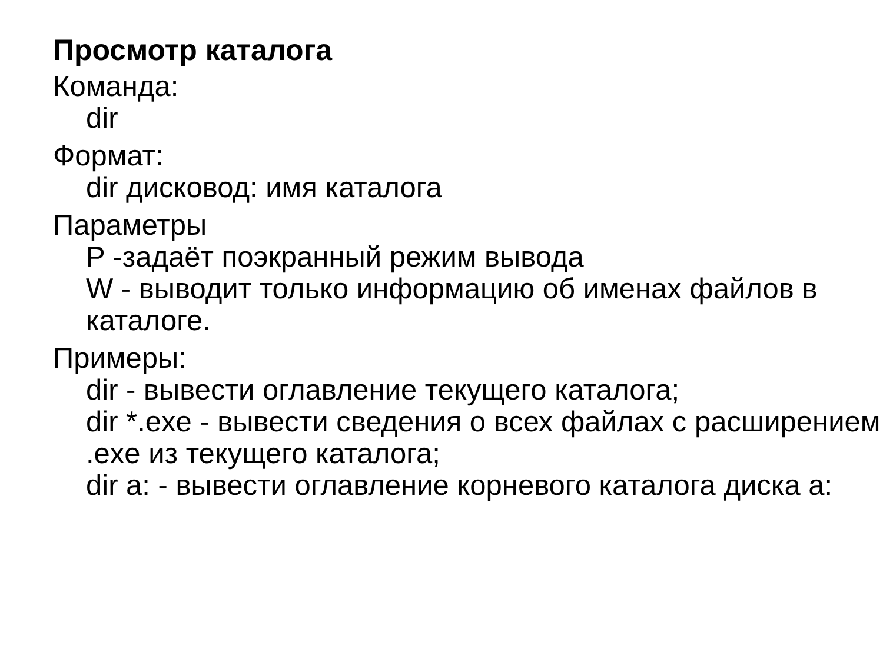Просмотр каталога
Команда:
dir
Формат:
dir дисковод: имя каталога
Параметры
P -задаёт поэкранный режим вывода
W - выводит только информацию об именах файлов в каталоге.
Примеры:
dir - вывести оглавление текущего каталога;
dir *.exe - вывести сведения о всех файлах с расширением .exe из текущего каталога;
dir a: - вывести оглавление корневого каталога диска a: